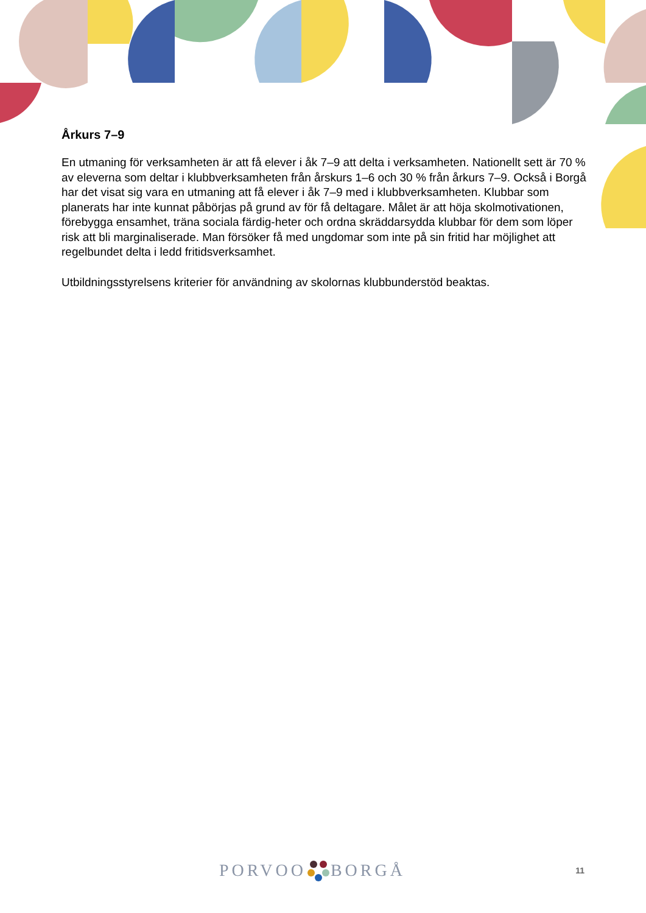Årkurs 7–9
En utmaning för verksamheten är att få elever i åk 7–9 att delta i verksamheten. Nationellt sett är 70 % av eleverna som deltar i klubbverksamheten från årskurs 1–6 och 30 % från årkurs 7–9. Också i Borgå har det visat sig vara en utmaning att få elever i åk 7–9 med i klubbverksamheten. Klubbar som planerats har inte kunnat påbörjas på grund av för få deltagare. Målet är att höja skolmotivationen, förebygga ensamhet, träna sociala färdig-heter och ordna skräddarsydda klubbar för dem som löper risk att bli marginaliserade. Man försöker få med ungdomar som inte på sin fritid har möjlighet att regelbundet delta i ledd fritidsverksamhet.
Utbildningsstyrelsens kriterier för användning av skolornas klubbunderstöd beaktas.
PORVOO BORGÅ 11